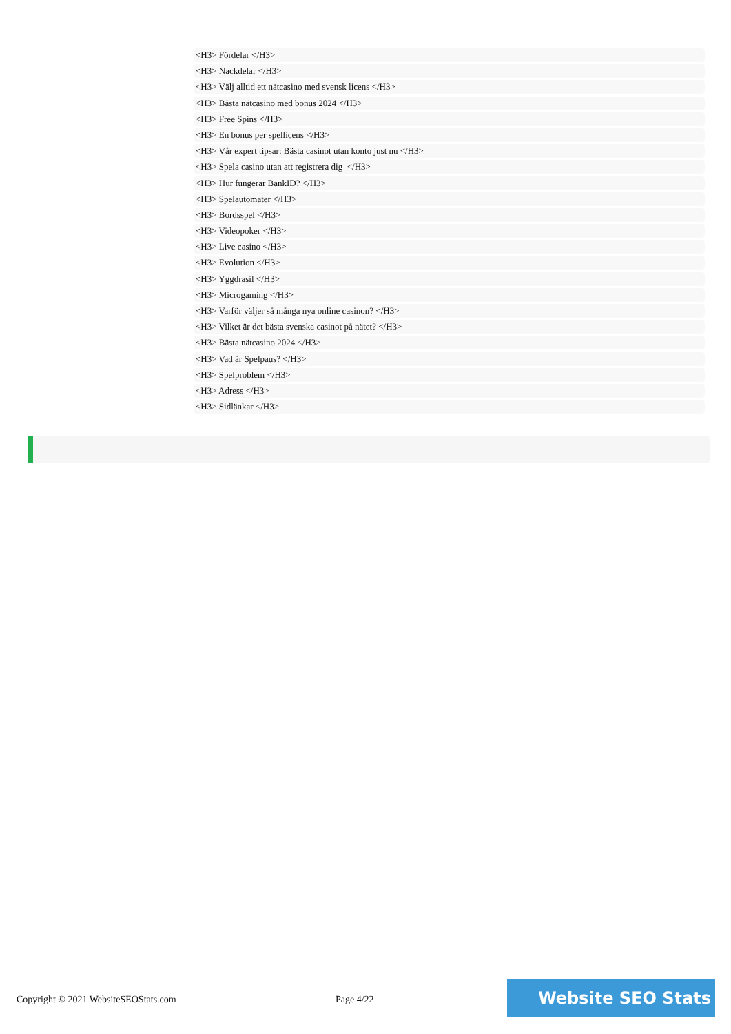<H3> Fördelar </H3>
<H3> Nackdelar </H3>
<H3> Välj alltid ett nätcasino med svensk licens </H3>
<H3> Bästa nätcasino med bonus 2024 </H3>
<H3> Free Spins </H3>
<H3> En bonus per spellicens </H3>
<H3> Vår expert tipsar: Bästa casinot utan konto just nu </H3>
<H3> Spela casino utan att registrera dig </H3>
<H3> Hur fungerar BankID? </H3>
<H3> Spelautomater </H3>
<H3> Bordsspel </H3>
<H3> Videopoker </H3>
<H3> Live casino </H3>
<H3> Evolution </H3>
<H3> Yggdrasil </H3>
<H3> Microgaming </H3>
<H3> Varför väljer så många nya online casinon? </H3>
<H3> Vilket är det bästa svenska casinot på nätet? </H3>
<H3> Bästa nätcasino 2024 </H3>
<H3> Vad är Spelpaus? </H3>
<H3> Spelproblem </H3>
<H3> Adress </H3>
<H3> Sidlänkar </H3>
Copyright © 2021 WebsiteSEOStats.com
Page 4/22
Website SEO Stats